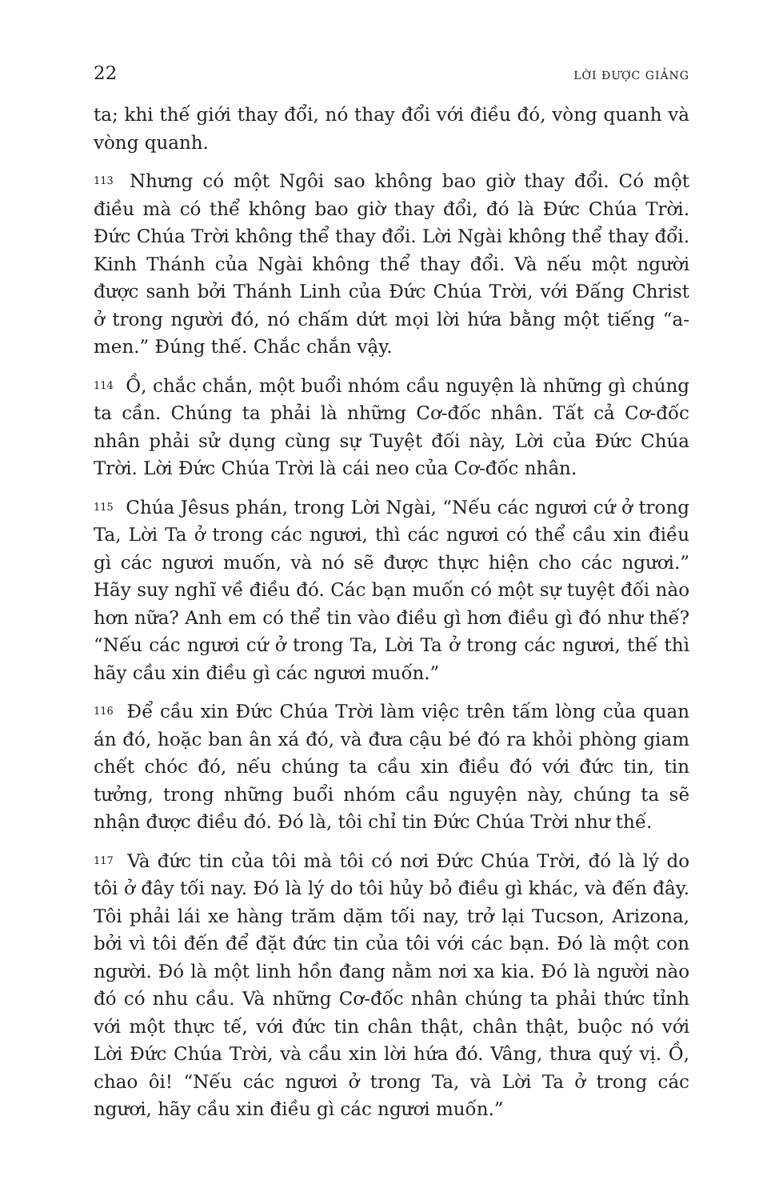22 LỜI ĐƯỢC GIẢNG
ta; khi thế giới thay đổi, nó thay đổi với điều đó, vòng quanh và vòng quanh.
113 Nhưng có một Ngôi sao không bao giờ thay đổi. Có một điều mà có thể không bao giờ thay đổi, đó là Đức Chúa Trời. Đức Chúa Trời không thể thay đổi. Lời Ngài không thể thay đổi. Kinh Thánh của Ngài không thể thay đổi. Và nếu một người được sanh bởi Thánh Linh của Đức Chúa Trời, với Đấng Christ ở trong người đó, nó chấm dứt mọi lời hứa bằng một tiếng “a-men.” Đúng thế. Chắc chắn vậy.
114 Ồ, chắc chắn, một buổi nhóm cầu nguyện là những gì chúng ta cần. Chúng ta phải là những Cơ-đốc nhân. Tất cả Cơ-đốc nhân phải sử dụng cùng sự Tuyệt đối này, Lời của Đức Chúa Trời. Lời Đức Chúa Trời là cái neo của Cơ-đốc nhân.
115 Chúa Jêsus phán, trong Lời Ngài, “Nếu các ngươi cứ ở trong Ta, Lời Ta ở trong các ngươi, thì các ngươi có thể cầu xin điều gì các ngươi muốn, và nó sẽ được thực hiện cho các ngươi.” Hãy suy nghĩ về điều đó. Các bạn muốn có một sự tuyệt đối nào hơn nữa? Anh em có thể tin vào điều gì hơn điều gì đó như thế? “Nếu các ngươi cứ ở trong Ta, Lời Ta ở trong các ngươi, thế thì hãy cầu xin điều gì các ngươi muốn.”
116 Để cầu xin Đức Chúa Trời làm việc trên tấm lòng của quan án đó, hoặc ban ân xá đó, và đưa cậu bé đó ra khỏi phòng giam chết chóc đó, nếu chúng ta cầu xin điều đó với đức tin, tin tưởng, trong những buổi nhóm cầu nguyện này, chúng ta sẽ nhận được điều đó. Đó là, tôi chỉ tin Đức Chúa Trời như thế.
117 Và đức tin của tôi mà tôi có nơi Đức Chúa Trời, đó là lý do tôi ở đây tối nay. Đó là lý do tôi hủy bỏ điều gì khác, và đến đây. Tôi phải lái xe hàng trăm dặm tối nay, trở lại Tucson, Arizona, bởi vì tôi đến để đặt đức tin của tôi với các bạn. Đó là một con người. Đó là một linh hồn đang nằm nơi xa kia. Đó là người nào đó có nhu cầu. Và những Cơ-đốc nhân chúng ta phải thức tỉnh với một thực tế, với đức tin chân thật, chân thật, buộc nó với Lời Đức Chúa Trời, và cầu xin lời hứa đó. Vâng, thưa quý vị. Ồ, chao ôi! “Nếu các ngươi ở trong Ta, và Lời Ta ở trong các ngươi, hãy cầu xin điều gì các ngươi muốn.”